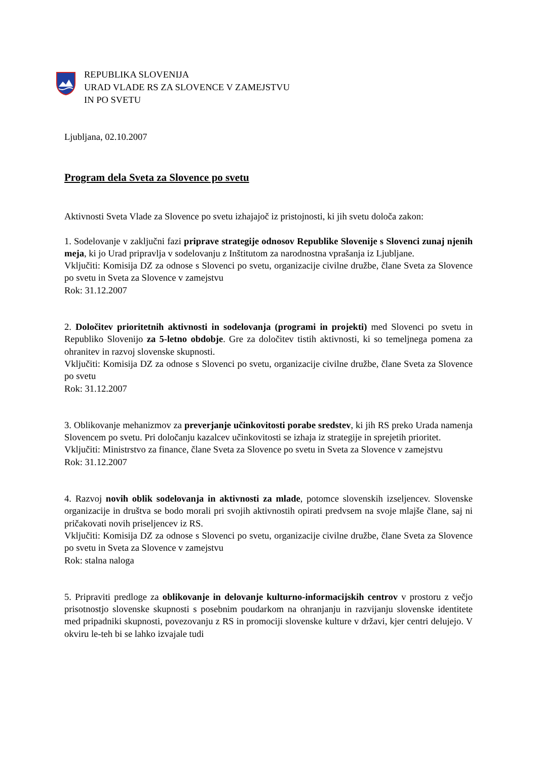REPUBLIKA SLOVENIJA
URAD VLADE RS ZA SLOVENCE V ZAMEJSTVU
IN PO SVETU
Ljubljana, 02.10.2007
Program dela Sveta za Slovence po svetu
Aktivnosti Sveta Vlade za Slovence po svetu izhajajoč iz pristojnosti, ki jih svetu določa zakon:
1. Sodelovanje v zaključni fazi priprave strategije odnosov Republike Slovenije s Slovenci zunaj njenih meja, ki jo Urad pripravlja v sodelovanju z Inštitutom za narodnostna vprašanja iz Ljubljane.
Vključiti: Komisija DZ za odnose s Slovenci po svetu, organizacije civilne družbe, člane Sveta za Slovence po svetu in Sveta za Slovence v zamejstvu
Rok: 31.12.2007
2. Določitev prioritetnih aktivnosti in sodelovanja (programi in projekti) med Slovenci po svetu in Republiko Slovenijo za 5-letno obdobje. Gre za določitev tistih aktivnosti, ki so temeljnega pomena za ohranitev in razvoj slovenske skupnosti.
Vključiti: Komisija DZ za odnose s Slovenci po svetu, organizacije civilne družbe, člane Sveta za Slovence po svetu
Rok: 31.12.2007
3. Oblikovanje mehanizmov za preverjanje učinkovitosti porabe sredstev, ki jih RS preko Urada namenja Slovencem po svetu. Pri določanju kazalcev učinkovitosti se izhaja iz strategije in sprejetih prioritet.
Vključiti: Ministrstvo za finance, člane Sveta za Slovence po svetu in Sveta za Slovence v zamejstvu
Rok: 31.12.2007
4. Razvoj novih oblik sodelovanja in aktivnosti za mlade, potomce slovenskih izseljencev. Slovenske organizacije in društva se bodo morali pri svojih aktivnostih opirati predvsem na svoje mlajše člane, saj ni pričakovati novih priseljencev iz RS.
Vključiti: Komisija DZ za odnose s Slovenci po svetu, organizacije civilne družbe, člane Sveta za Slovence po svetu in Sveta za Slovence v zamejstvu
Rok: stalna naloga
5. Pripraviti predloge za oblikovanje in delovanje kulturno-informacijskih centrov v prostoru z večjo prisotnostjo slovenske skupnosti s posebnim poudarkom na ohranjanju in razvijanju slovenske identitete med pripadniki skupnosti, povezovanju z RS in promociji slovenske kulture v državi, kjer centri delujejo. V okviru le-teh bi se lahko izvajale tudi